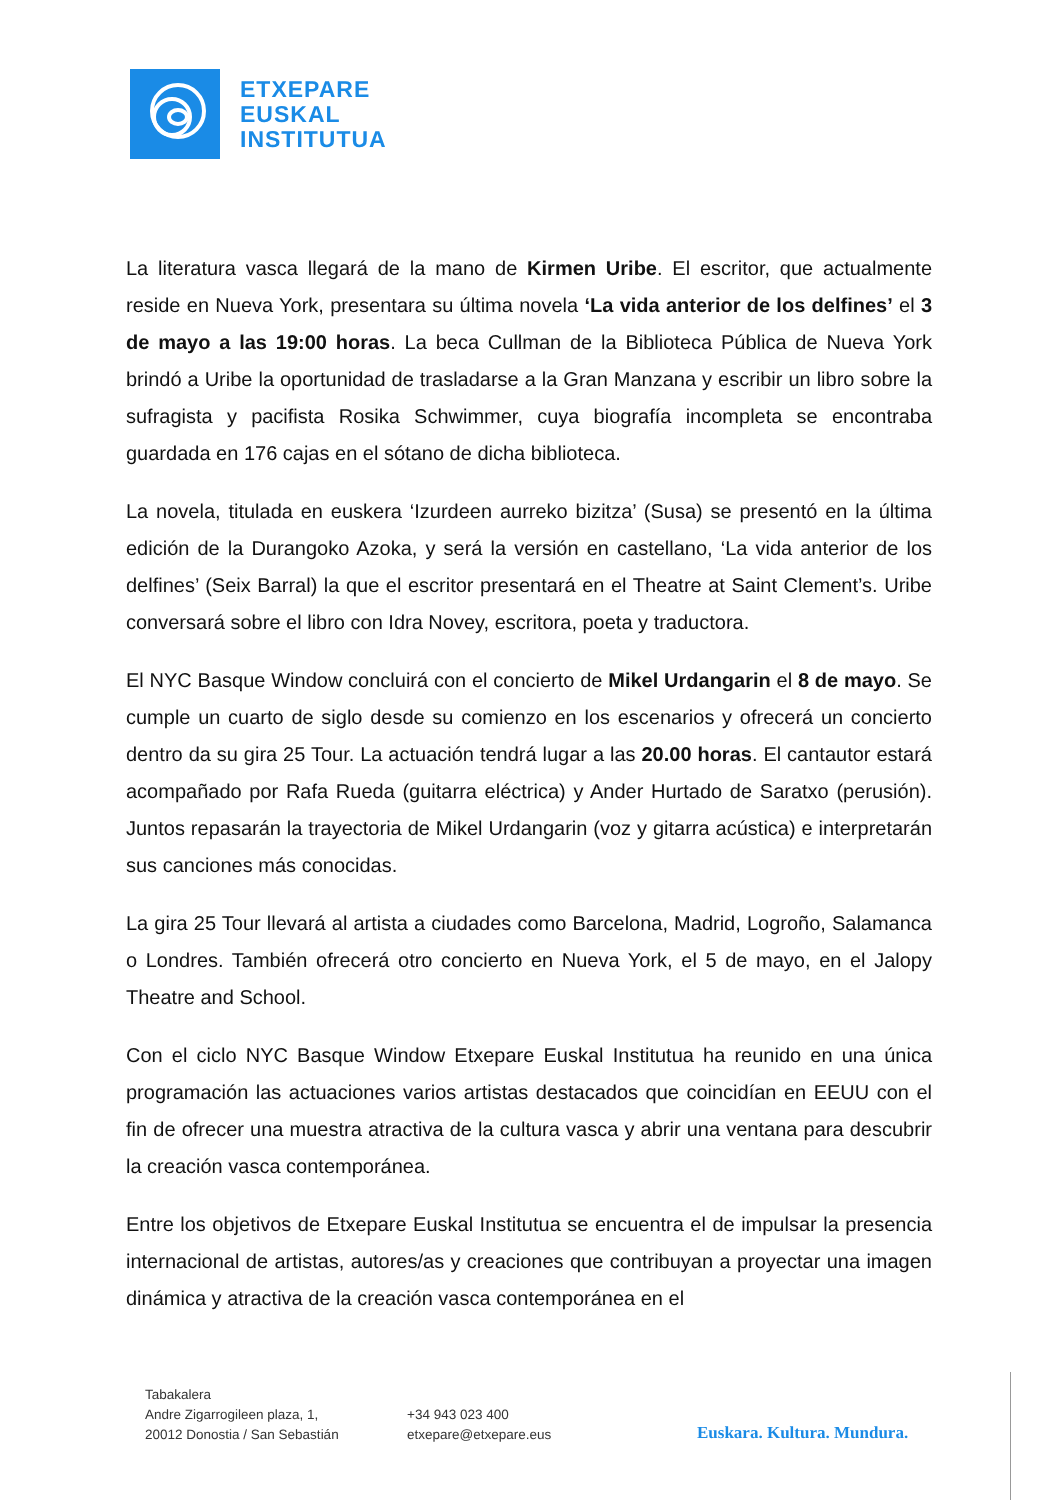ETXEPARE
EUSKAL
INSTITUTUA
La literatura vasca llegará de la mano de Kirmen Uribe. El escritor, que actualmente reside en Nueva York, presentara su última novela ‘La vida anterior de los delfines’ el 3 de mayo a las 19:00 horas. La beca Cullman de la Biblioteca Pública de Nueva York brindó a Uribe la oportunidad de trasladarse a la Gran Manzana y escribir un libro sobre la sufragista y pacifista Rosika Schwimmer, cuya biografía incompleta se encontraba guardada en 176 cajas en el sótano de dicha biblioteca.
La novela, titulada en euskera ‘Izurdeen aurreko bizitza’ (Susa) se presentó en la última edición de la Durangoko Azoka, y será la versión en castellano, ‘La vida anterior de los delfines’ (Seix Barral) la que el escritor presentará en el Theatre at Saint Clement’s. Uribe conversará sobre el libro con Idra Novey, escritora, poeta y traductora.
El NYC Basque Window concluirá con el concierto de Mikel Urdangarin el 8 de mayo. Se cumple un cuarto de siglo desde su comienzo en los escenarios y ofrecerá un concierto dentro da su gira 25 Tour. La actuación tendrá lugar a las 20.00 horas. El cantautor estará acompañado por Rafa Rueda (guitarra eléctrica) y Ander Hurtado de Saratxo (perusión). Juntos repasarán la trayectoria de Mikel Urdangarin (voz y gitarra acústica) e interpretarán sus canciones más conocidas.
La gira 25 Tour llevará al artista a ciudades como Barcelona, Madrid, Logroño, Salamanca o Londres. También ofrecerá otro concierto en Nueva York, el 5 de mayo, en el Jalopy Theatre and School.
Con el ciclo NYC Basque Window Etxepare Euskal Institutua ha reunido en una única programación las actuaciones varios artistas destacados que coincidían en EEUU con el fin de ofrecer una muestra atractiva de la cultura vasca y abrir una ventana para descubrir la creación vasca contemporánea.
Entre los objetivos de Etxepare Euskal Institutua se encuentra el de impulsar la presencia internacional de artistas, autores/as y creaciones que contribuyan a proyectar una imagen dinámica y atractiva de la creación vasca contemporánea en el
Tabakalera
Andre Zigarrogileen plaza, 1,
20012 Donostia / San Sebastián
+34 943 023 400
etxepare@etxepare.eus
Euskara. Kultura. Mundura.